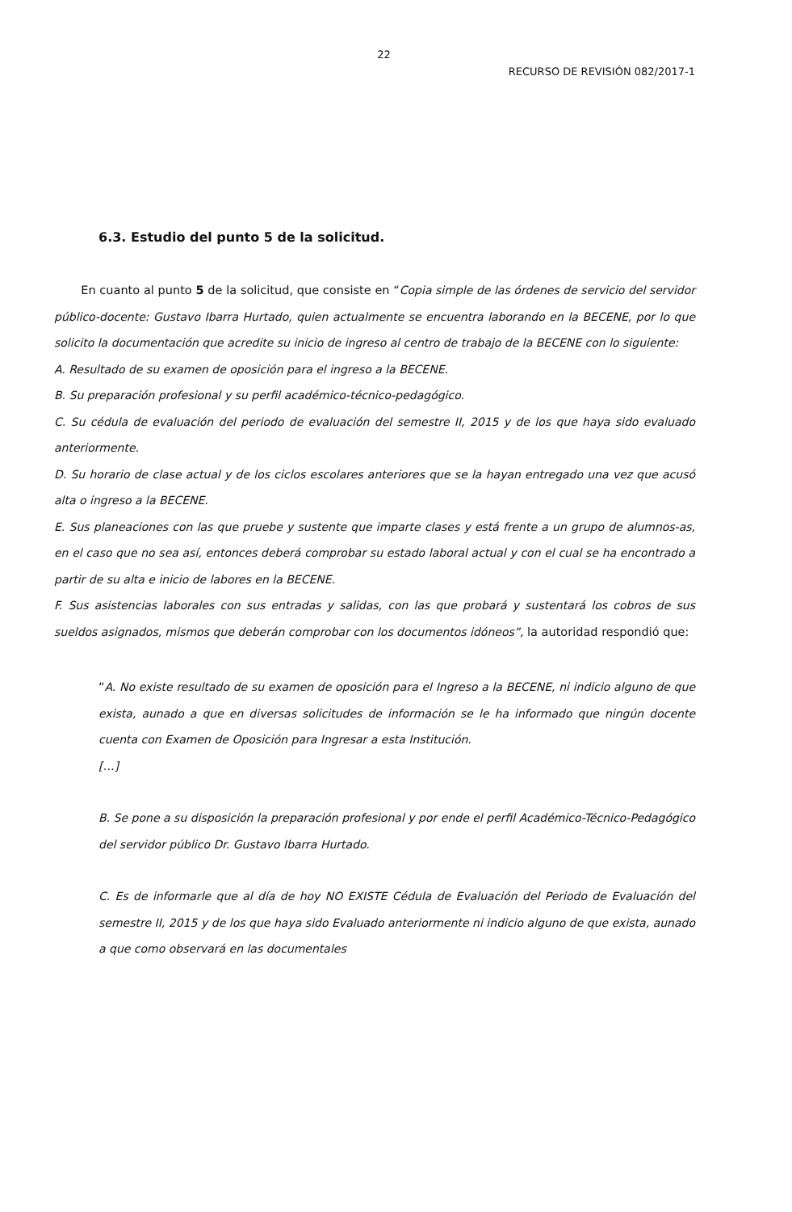22
RECURSO DE REVISIÓN 082/2017-1
6.3. Estudio del punto 5 de la solicitud.
En cuanto al punto 5 de la solicitud, que consiste en “Copia simple de las órdenes de servicio del servidor público-docente: Gustavo Ibarra Hurtado, quien actualmente se encuentra laborando en la BECENE, por lo que solicito la documentación que acredite su inicio de ingreso al centro de trabajo de la BECENE con lo siguiente:
A. Resultado de su examen de oposición para el ingreso a la BECENE.
B. Su preparación profesional y su perfil académico-técnico-pedagógico.
C. Su cédula de evaluación del periodo de evaluación del semestre II, 2015 y de los que haya sido evaluado anteriormente.
D. Su horario de clase actual y de los ciclos escolares anteriores que se la hayan entregado una vez que acusó alta o ingreso a la BECENE.
E. Sus planeaciones con las que pruebe y sustente que imparte clases y está frente a un grupo de alumnos-as, en el caso que no sea así, entonces deberá comprobar su estado laboral actual y con el cual se ha encontrado a partir de su alta e inicio de labores en la BECENE.
F. Sus asistencias laborales con sus entradas y salidas, con las que probará y sustentará los cobros de sus sueldos asignados, mismos que deberán comprobar con los documentos idóneos”, la autoridad respondió que:
“A. No existe resultado de su examen de oposición para el Ingreso a la BECENE, ni indicio alguno de que exista, aunado a que en diversas solicitudes de información se le ha informado que ningún docente cuenta con Examen de Oposición para Ingresar a esta Institución.
[…]
B. Se pone a su disposición la preparación profesional y por ende el perfil Académico-Técnico-Pedagógico del servidor público Dr. Gustavo Ibarra Hurtado.
C. Es de informarle que al día de hoy NO EXISTE Cédula de Evaluación del Periodo de Evaluación del semestre II, 2015 y de los que haya sido Evaluado anteriormente ni indicio alguno de que exista, aunado a que como observará en las documentales